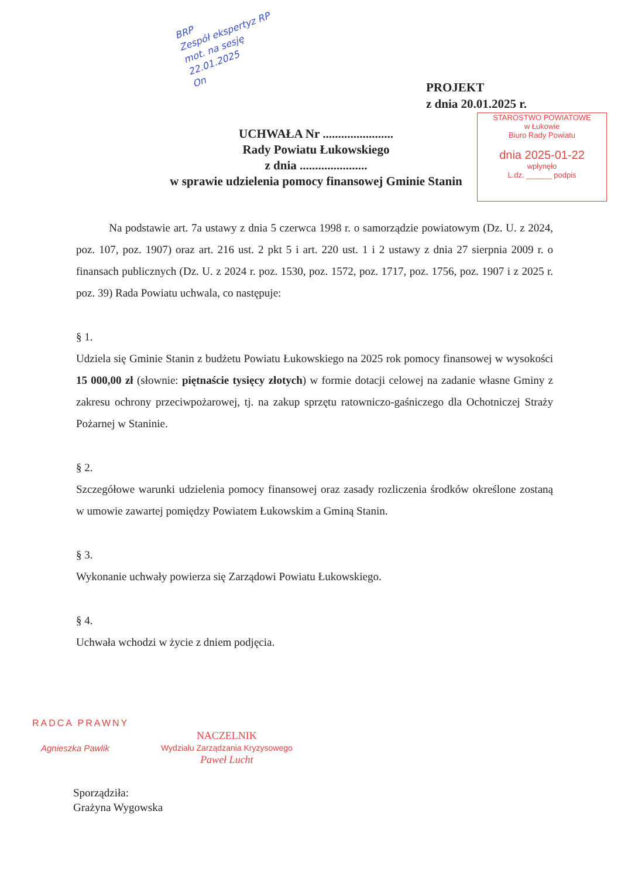BRP
Zespół ekspertyz RP
mot. na sesję
22.01.2025
On
PROJEKT
z dnia 20.01.2025 r.
STAROSTWO POWIATOWE
w Łukowie
Biuro Rady Powiatu
dnia 2025-01-22
wpłynęło
L.dz. ______ podpis
UCHWAŁA Nr .......................
Rady Powiatu Łukowskiego
z dnia ......................
w sprawie udzielenia pomocy finansowej Gminie Stanin
Na podstawie art. 7a ustawy z dnia 5 czerwca 1998 r. o samorządzie powiatowym (Dz. U. z 2024, poz. 107, poz. 1907) oraz art. 216 ust. 2 pkt 5 i art. 220 ust. 1 i 2 ustawy z dnia 27 sierpnia 2009 r. o finansach publicznych (Dz. U. z 2024 r. poz. 1530, poz. 1572, poz. 1717, poz. 1756, poz. 1907 i z 2025 r. poz. 39) Rada Powiatu uchwala, co następuje:
§ 1.
Udziela się Gminie Stanin z budżetu Powiatu Łukowskiego na 2025 rok pomocy finansowej w wysokości 15 000,00 zł (słownie: piętnaście tysięcy złotych) w formie dotacji celowej na zadanie własne Gminy z zakresu ochrony przeciwpożarowej, tj. na zakup sprzętu ratowniczo-gaśniczego dla Ochotniczej Straży Pożarnej w Staninie.
§ 2.
Szczegółowe warunki udzielenia pomocy finansowej oraz zasady rozliczenia środków określone zostaną w umowie zawartej pomiędzy Powiatem Łukowskim a Gminą Stanin.
§ 3.
Wykonanie uchwały powierza się Zarządowi Powiatu Łukowskiego.
§ 4.
Uchwała wchodzi w życie z dniem podjęcia.
RADCA PRAWNY
Agnieszka Pawlik
NACZELNIK
Wydziału Zarządzania Kryzysowego
Paweł Lucht
Sporządziła:
Grażyna Wygowska